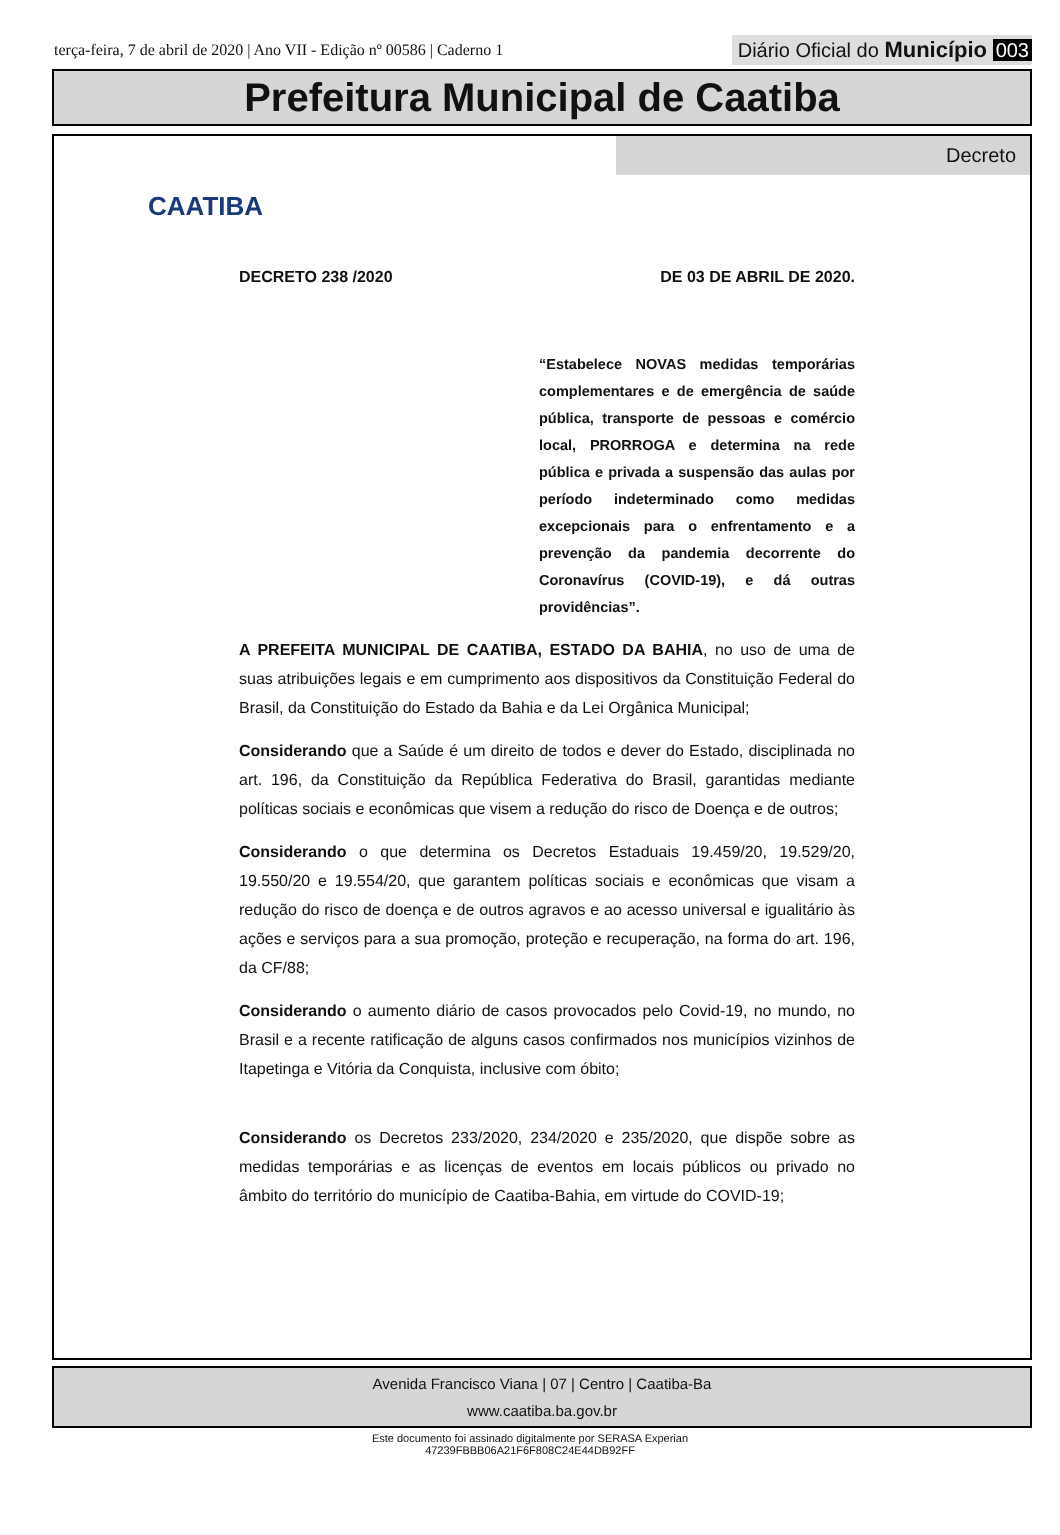terça-feira, 7 de abril de 2020 | Ano VII - Edição nº 00586 | Caderno 1
Diário Oficial do Município 003
Prefeitura Municipal de Caatiba
Decreto
CAATIBA
DECRETO 238 /2020 DE 03 DE ABRIL DE 2020.
“Estabelece NOVAS medidas temporárias complementares e de emergência de saúde pública, transporte de pessoas e comércio local, PRORROGA e determina na rede pública e privada a suspensão das aulas por período indeterminado como medidas excepcionais para o enfrentamento e a prevenção da pandemia decorrente do Coronavírus (COVID-19), e dá outras providências”.
A PREFEITA MUNICIPAL DE CAATIBA, ESTADO DA BAHIA, no uso de uma de suas atribuições legais e em cumprimento aos dispositivos da Constituição Federal do Brasil, da Constituição do Estado da Bahia e da Lei Orgânica Municipal;
Considerando que a Saúde é um direito de todos e dever do Estado, disciplinada no art. 196, da Constituição da República Federativa do Brasil, garantidas mediante políticas sociais e econômicas que visem a redução do risco de Doença e de outros;
Considerando o que determina os Decretos Estaduais 19.459/20, 19.529/20, 19.550/20 e 19.554/20, que garantem políticas sociais e econômicas que visam a redução do risco de doença e de outros agravos e ao acesso universal e igualitário às ações e serviços para a sua promoção, proteção e recuperação, na forma do art. 196, da CF/88;
Considerando o aumento diário de casos provocados pelo Covid-19, no mundo, no Brasil e a recente ratificação de alguns casos confirmados nos municípios vizinhos de Itapetinga e Vitória da Conquista, inclusive com óbito;
Considerando os Decretos 233/2020, 234/2020 e 235/2020, que dispõe sobre as medidas temporárias e as licenças de eventos em locais públicos ou privado no âmbito do território do município de Caatiba-Bahia, em virtude do COVID-19;
Avenida Francisco Viana | 07 | Centro | Caatiba-Ba
www.caatiba.ba.gov.br
Este documento foi assinado digitalmente por SERASA Experian
47239FBBB06A21F6F808C24E44DB92FF